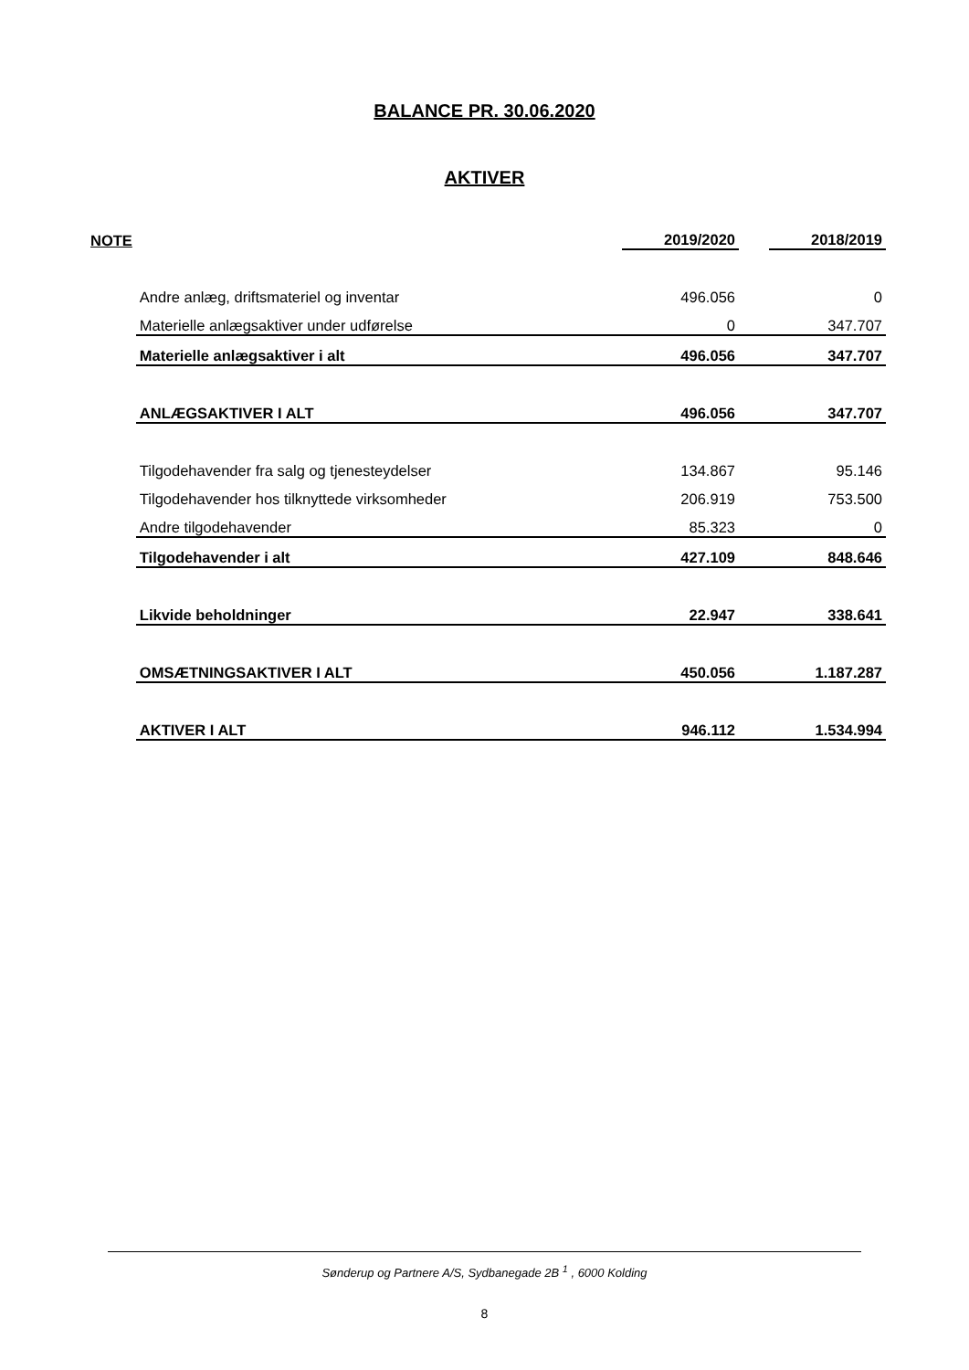BALANCE PR. 30.06.2020
AKTIVER
| NOTE | | 2019/2020 | | 2018/2019 |
| | Andre anlæg, driftsmateriel og inventar | 496.056 | | 0 |
| | Materielle anlægsaktiver under udførelse | 0 | | 347.707 |
| | Materielle anlægsaktiver i alt | 496.056 | | 347.707 |
| | ANLÆGSAKTIVER I ALT | 496.056 | | 347.707 |
| | Tilgodehavender fra salg og tjenesteydelser | 134.867 | | 95.146 |
| | Tilgodehavender hos tilknyttede virksomheder | 206.919 | | 753.500 |
| | Andre tilgodehavender | 85.323 | | 0 |
| | Tilgodehavender i alt | 427.109 | | 848.646 |
| | Likvide beholdninger | 22.947 | | 338.641 |
| | OMSÆTNINGSAKTIVER I ALT | 450.056 | | 1.187.287 |
| | AKTIVER I ALT | 946.112 | | 1.534.994 |
Sønderup og Partnere A/S, Sydbanegade 2B <sup>1</sup> , 6000 Kolding
8